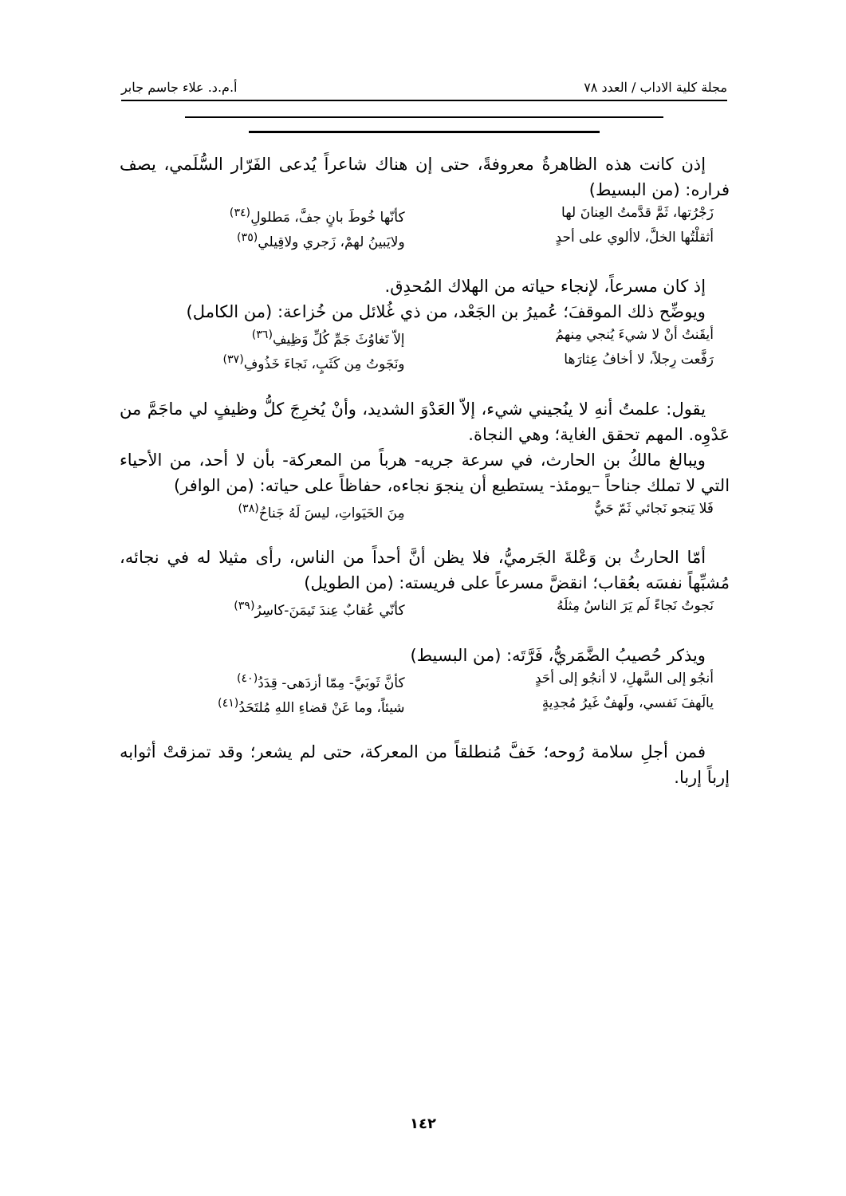مجلة كلية الاداب / العدد ٧٨ أ.م.د. علاء جاسم جابر
إذن كانت هذه الظاهرةُ معروفةً، حتى إن هناك شاعراً يُدعى الفَرّار السُّلَمي، يصف فراره: (من البسيط)
زَجْرُتها، ثَمَّ قدَّمتُ العِنانَ لها كأنّها خُوطَ بانٍ جفَّ، مَطلولِ<sup>(٣٤)</sup>
أثقلْتُها الخلَّ، لاألوي على أحدٍ ولايَبينُ لهمْ، زَجري ولاقِيلي<sup>(٣٥)</sup>
إذ كان مسرعاً، لإنجاء حياته من الهلاك المُحدِق.
ويوضِّح ذلك الموقفَ؛ عُميرُ بن الجَعْد، من ذي غُلائل من خُزاعة: (من الكامل)
أيقَنتُ أنْ لا شيءَ يُنجي مِنهمُ إلاّ تَغاوُثَ جَمِّ كُلِّ وَظِيفِ<sup>(٣٦)</sup>
رَفَّعت رِجلاً، لا أخافُ عِثارَها ونَجَوتُ مِن كَثَبٍ، نَجاءَ خَذُوفِ<sup>(٣٧)</sup>
يقول: علمتُ أنهِ لا ينُجيني شيء، إلاّ العَدْوَ الشديد، وأنْ يُخرِجَ كلُّ وظيفٍ لي ماجَمَّ من عَدْوِه. المهم تحقق الغاية؛ وهي النجاة.
ويبالغ مالكُ بن الحارث، في سرعة جريه- هرباً من المعركة- بأن لا أحد، من الأحياء التي لا تملك جناحاً –يومئذ- يستطيع أن ينجوَ نجاءه، حفاظاً على حياته: (من الوافر)
فَلا يَنجو نَجائي ثَمّ حَيٌّ مِنَ الحَيَواتِ، ليسَ لَهُ جَناحُ<sup>(٣٨)</sup>
أمّا الحارثُ بن وَعْلةَ الجَرميُّ، فلا يظن أنَّ أحداً من الناس، رأى مثيلا له في نجائه، مُشبِّهاً نفسَه بعُقاب؛ انقضَّ مسرعاً على فريسته: (من الطويل)
نَجوتُ نَجاءً لَم يَرَ الناسُ مِثلَهُ كأنّي عُقابٌ عِندَ تَيمَنَ-كاسِرُ<sup>(٣٩)</sup>
ويذكر حُصيبُ الضَّمَريُّ، فَرَّتَه: (من البسيط)
أنجُو إلى السَّهلِ، لا أنجُو إلى أحَدٍ كأنَّ ثَوبَيَّ- مِمّا أزدَهى- قِدَدُ<sup>(٤٠)</sup>
يالَهفَ نَفسي، ولَهفٌ غَيرُ مُجدِيةٍ شيئاً، وما عَنْ قضاءِ اللهِ مُلتَحَدُ<sup>(٤١)</sup>
فمن أجلِ سلامة رُوحه؛ خَفَّ مُنطلقاً من المعركة، حتى لم يشعر؛ وقد تمزقتْ أثوابه إرباً إربا.
١٤٢